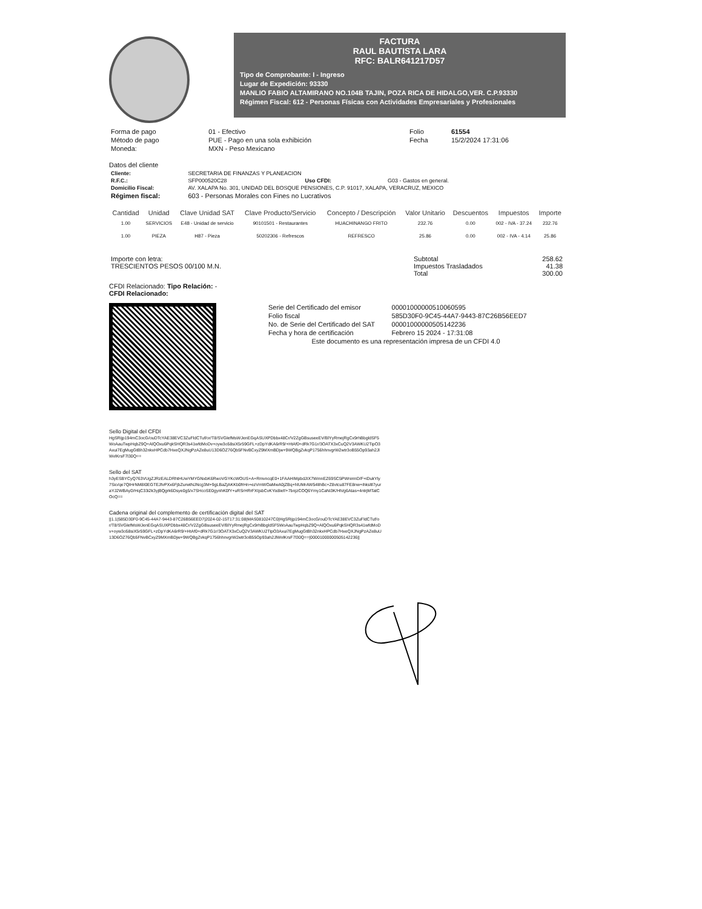FACTURA
RAUL BAUTISTA LARA
RFC: BALR641217D57
Tipo de Comprobante: I - Ingreso
Lugar de Expedición: 93330
MANLIO FABIO ALTAMIRANO NO.104B TAJIN, POZA RICA DE HIDALGO,VER. C.P.93330
Régimen Fiscal: 612 - Personas Físicas con Actividades Empresariales y Profesionales
| Forma de pago | 01 - Efectivo | Folio | 61554 |
| Método de pago | PUE - Pago en una sola exhibición | Fecha | 15/2/2024 17:31:06 |
| Moneda: | MXN - Peso Mexicano | | |
Datos del cliente
| Cliente: | SECRETARIA DE FINANZAS Y PLANEACION | | |
| R.F.C.: | SFP000520C28 | Uso CFDI: | G03 - Gastos en general. |
| Domicilio Fiscal: | AV. XALAPA No. 301, UNIDAD DEL BOSQUE PENSIONES, C.P. 91017, XALAPA, VERACRUZ, MEXICO | | |
| Régimen fiscal: | 603 - Personas Morales con Fines no Lucrativos | | |
| Cantidad | Unidad | Clave Unidad SAT | Clave Producto/Servicio | Concepto / Descripción | Valor Unitario | Descuentos | Impuestos | Importe |
| --- | --- | --- | --- | --- | --- | --- | --- | --- |
| 1.00 | SERVICIOS | E48 - Unidad de servicio | 90101501 - Restaurantes | HUACHINANGO FRITO | 232.76 | 0.00 | 002 - IVA - 37.24 | 232.76 |
| 1.00 | PIEZA | H87 - Pieza | 50202306 - Refrescos | REFRESCO | 25.86 | 0.00 | 002 - IVA - 4.14 | 25.86 |
| Importe con letra: TRESCIENTOS PESOS 00/100 M.N. | Subtotal Impuestos Trasladados Total | 258.62 41.38 300.00 |
CFDI Relacionado: Tipo Relación: -
CFDI Relacionado:
| Serie del Certificado del emisor | 00001000000510060595 |
| Folio fiscal | 585D30F0-9C45-44A7-9443-87C26B56EED7 |
| No. de Serie del Certificado del SAT | 00001000000505142236 |
| Fecha y hora de certificación | Febrero 15 2024 - 17:31:08 |
| Este documento es una representación impresa de un CFDI 4.0 | |
Sello Digital del CFDI
HgSRijp194mC3ocG/ouDTcYAE38EVC3ZuFldCTuf/or/T8/SVGlefMsWJenEGqASUXPDbbx48Cr/V2ZgGBsuseeEV/BlYyRmejRgCx9rhBbgldSF5WoAauTwpHqbZ9Q+AlQOxu6PqkSHQR3s41wfdMoDv+oyw3o58siX5r59GFL+zDpYdKA6rR9/+HtAf0+dRk7G1r/3OATX3xCuQ2V3AWKU2TipO3Axui7EgMugGtBh32nkxHPCdb7HxeQXJNgPzAZe8uU13D6OZ76Qb5FNvBCxyZ9MXmBDjw+9WQBgZvkqP1756hhnvgrW2wtr3oB55Op93ah2JlWvlKrsF7l30Q==
Sello del SAT
h3yESBYCyQ763VUgZJRzEALDRhtHUwYMYGNxbK6RwoVGYKcWOUS+A+RmvncqE0+1FAAHIMpbdJIX7WmnEZ69SC5PWnirmD/F+iDukYly7Sio/qe7QIHrNM8I0EGTEJfvPXx6FjbZurwtNJNcg3M+9gLBaZjAKKb0frHn+ezVmWOaMwA0jZBq+hlUMrAW54lihBc+Z8vtcu87FE8nw+ihksltl7yuraYJ2WBAyD/HqC33i2k3yjBQgrk6Dsye0g5/x7SHcoSE0gynhK0fY+uRSrHRrFXIjsbCvKYix8ief/+7bnjzCOQ6Ymy1CaNi3K/Hh/g6Atas+4ntrjMTatCOcQ==
Cadena original del complemento de certificación digital del SAT
||1.1|585D30F0-9C45-44A7-9443-87C26B56EED7|2024-02-15T17:31:08|MAS0810247C0|HgSRijp194mC3ocG/ouDTcYAE38EVC3ZuFldCTuf/or/T8/SVGlefMsWJenEGqASUXPDbbx48Cr/V2ZgGBsuseeEV/BlYyRmejRgCx9rhBbgldSF5WoAauTwpHqbZ9Q+AlQOxu6PqkSHQR3s41wfdMoDv+oyw3o58siX5r59GFL+zDpYdKA6rR9/+HtAf0+dRk7G1r/3OATX3xCuQ2V3AWKU2TipO3Axui7EgMugGtBh32nkxHPCdb7HxeQXJNgPzAZe8uU13D6OZ76Qb5FNvBCxyZ9MXmBDjw+9WQBgZvkqP1756hhnvgrW2wtr3oB55Op93ah2JlWvlKrsF7l30Q==|00001000000505142236||